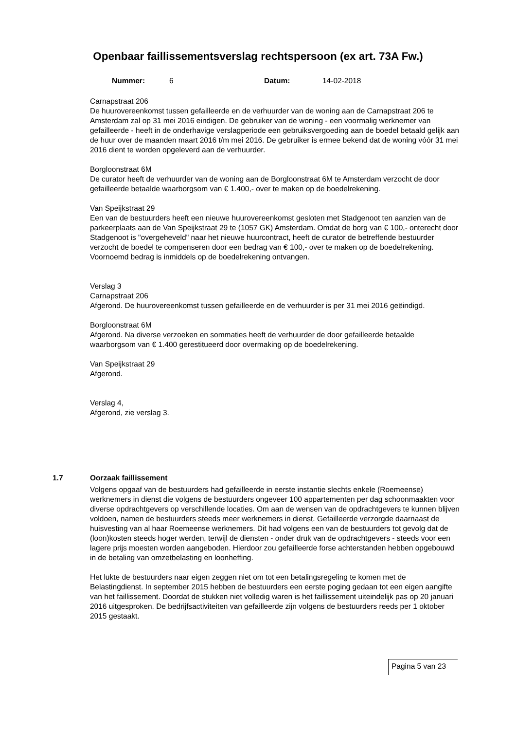Openbaar faillissementsverslag rechtspersoon (ex art. 73A Fw.)
Nummer: 6 Datum: 14-02-2018
Carnapstraat 206
De huurovereenkomst tussen gefailleerde en de verhuurder van de woning aan de Carnapstraat 206 te Amsterdam zal op 31 mei 2016 eindigen. De gebruiker van de woning - een voormalig werknemer van gefailleerde - heeft in de onderhavige verslagperiode een gebruiksvergoeding aan de boedel betaald gelijk aan de huur over de maanden maart 2016 t/m mei 2016. De gebruiker is ermee bekend dat de woning vóór 31 mei 2016 dient te worden opgeleverd aan de verhuurder.
Borgloonstraat 6M
De curator heeft de verhuurder van de woning aan de Borgloonstraat 6M te Amsterdam verzocht de door gefailleerde betaalde waarborgsom van € 1.400,- over te maken op de boedelrekening.
Van Speijkstraat 29
Een van de bestuurders heeft een nieuwe huurovereenkomst gesloten met Stadgenoot ten aanzien van de parkeerplaats aan de Van Speijkstraat 29 te (1057 GK) Amsterdam. Omdat de borg van € 100,- onterecht door Stadgenoot is "overgeheveld" naar het nieuwe huurcontract, heeft de curator de betreffende bestuurder verzocht de boedel te compenseren door een bedrag van € 100,- over te maken op de boedelrekening. Voornoemd bedrag is inmiddels op de boedelrekening ontvangen.
Verslag 3
Carnapstraat 206
Afgerond. De huurovereenkomst tussen gefailleerde en de verhuurder is per 31 mei 2016 geëindigd.
Borgloonstraat 6M
Afgerond. Na diverse verzoeken en sommaties heeft de verhuurder de door gefailleerde betaalde waarborgsom van € 1.400 gerestitueerd door overmaking op de boedelrekening.
Van Speijkstraat 29
Afgerond.
Verslag 4,
Afgerond, zie verslag 3.
1.7 Oorzaak faillissement
Volgens opgaaf van de bestuurders had gefailleerde in eerste instantie slechts enkele (Roemeense) werknemers in dienst die volgens de bestuurders ongeveer 100 appartementen per dag schoonmaakten voor diverse opdrachtgevers op verschillende locaties. Om aan de wensen van de opdrachtgevers te kunnen blijven voldoen, namen de bestuurders steeds meer werknemers in dienst. Gefailleerde verzorgde daarnaast de huisvesting van al haar Roemeense werknemers. Dit had volgens een van de bestuurders tot gevolg dat de (loon)kosten steeds hoger werden, terwijl de diensten - onder druk van de opdrachtgevers - steeds voor een lagere prijs moesten worden aangeboden. Hierdoor zou gefailleerde forse achterstanden hebben opgebouwd in de betaling van omzetbelasting en loonheffing.
Het lukte de bestuurders naar eigen zeggen niet om tot een betalingsregeling te komen met de Belastingdienst. In september 2015 hebben de bestuurders een eerste poging gedaan tot een eigen aangifte van het faillissement. Doordat de stukken niet volledig waren is het faillissement uiteindelijk pas op 20 januari 2016 uitgesproken. De bedrijfsactiviteiten van gefailleerde zijn volgens de bestuurders reeds per 1 oktober 2015 gestaakt.
Pagina 5 van 23